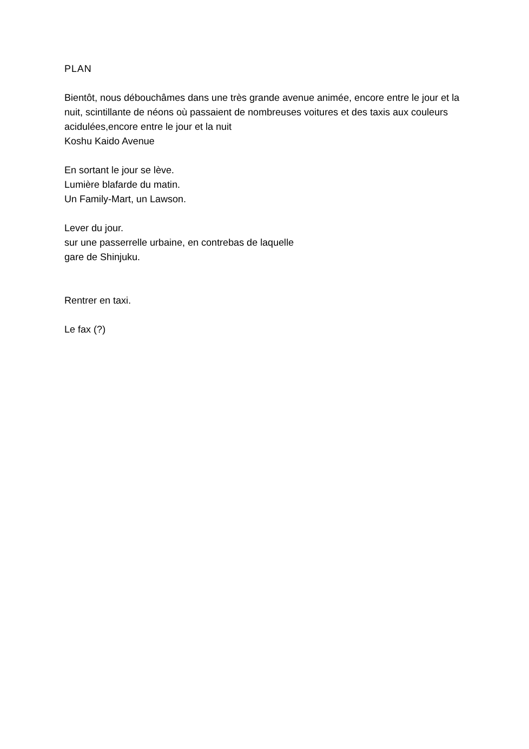PLAN
Bientôt, nous débouchâmes dans une très grande avenue animée, encore entre le jour et la nuit, scintillante de néons où passaient de nombreuses voitures et des taxis aux couleurs acidulées,encore entre le jour et la nuit
Koshu Kaido Avenue
En sortant le jour se lève.
Lumière blafarde du matin.
Un Family-Mart, un Lawson.
Lever du jour.
sur une passerrelle urbaine, en contrebas de laquelle
gare de Shinjuku.
Rentrer en taxi.
Le fax (?)